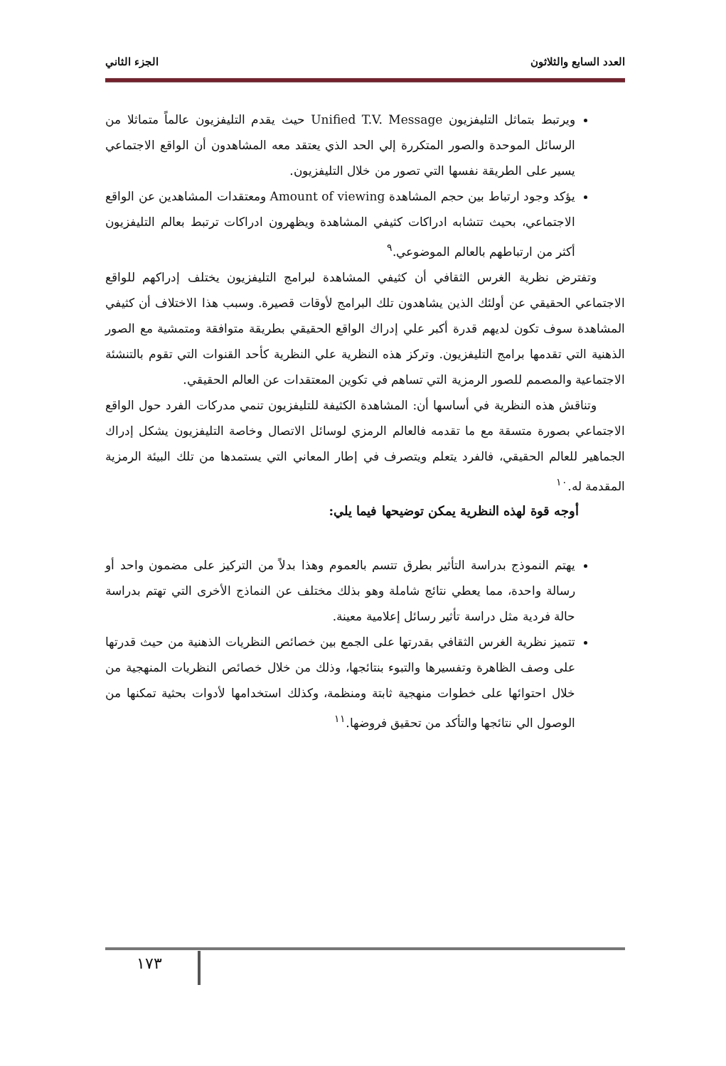العدد السابع والثلاثون الجزء الثاني
ويرتبط بتماثل التليفزيون Unified T.V. Message حيث يقدم التليفزيون عالماً متماثلا من الرسائل الموحدة والصور المتكررة إلي الحد الذي يعتقد معه المشاهدون أن الواقع الاجتماعي يسير على الطريقة نفسها التي تصور من خلال التليفزيون.
يؤكد وجود ارتباط بين حجم المشاهدة Amount of viewing ومعتقدات المشاهدين عن الواقع الاجتماعي، بحيث تتشابه ادراكات كثيفي المشاهدة ويظهرون ادراكات ترتبط بعالم التليفزيون أكثر من ارتباطهم بالعالم الموضوعي.<sup>٩</sup>
وتفترض نظرية الغرس الثقافي أن كثيفي المشاهدة لبرامج التليفزيون يختلف إدراكهم للواقع الاجتماعي الحقيقي عن أولئك الذين يشاهدون تلك البرامج لأوقات قصيرة. وسبب هذا الاختلاف أن كثيفي المشاهدة سوف تكون لديهم قدرة أكبر علي إدراك الواقع الحقيقي بطريقة متوافقة ومتمشية مع الصور الذهنية التي تقدمها برامج التليفزيون. وتركز هذه النظرية علي النظرية كأحد القنوات التي تقوم بالتنشئة الاجتماعية والمصمم للصور الرمزية التي تساهم في تكوين المعتقدات عن العالم الحقيقي.
وتناقش هذه النظرية في أساسها أن: المشاهدة الكثيفة للتليفزيون تنمي مدركات الفرد حول الواقع الاجتماعي بصورة متسقة مع ما تقدمه فالعالم الرمزي لوسائل الاتصال وخاصة التليفزيون يشكل إدراك الجماهير للعالم الحقيقي، فالفرد يتعلم ويتصرف في إطار المعاني التي يستمدها من تلك البيئة الرمزية المقدمة له.<sup>١٠</sup>
أوجه قوة لهذه النظرية يمكن توضيحها فيما يلي:
يهتم النموذج بدراسة التأثير بطرق تتسم بالعموم وهذا بدلاً من التركيز على مضمون واحد أو رسالة واحدة، مما يعطي نتائج شاملة وهو بذلك مختلف عن النماذج الأخرى التي تهتم بدراسة حالة فردية مثل دراسة تأثير رسائل إعلامية معينة.
تتميز نظرية الغرس الثقافي بقدرتها على الجمع بين خصائص النظريات الذهنية من حيث قدرتها على وصف الظاهرة وتفسيرها والتبوء بنتائجها، وذلك من خلال خصائص النظريات المنهجية من خلال احتوائها على خطوات منهجية ثابتة ومنظمة، وكذلك استخدامها لأدوات بحثية تمكنها من الوصول الي نتائجها والتأكد من تحقيق فروضها.<sup>١١</sup>
١٧٣